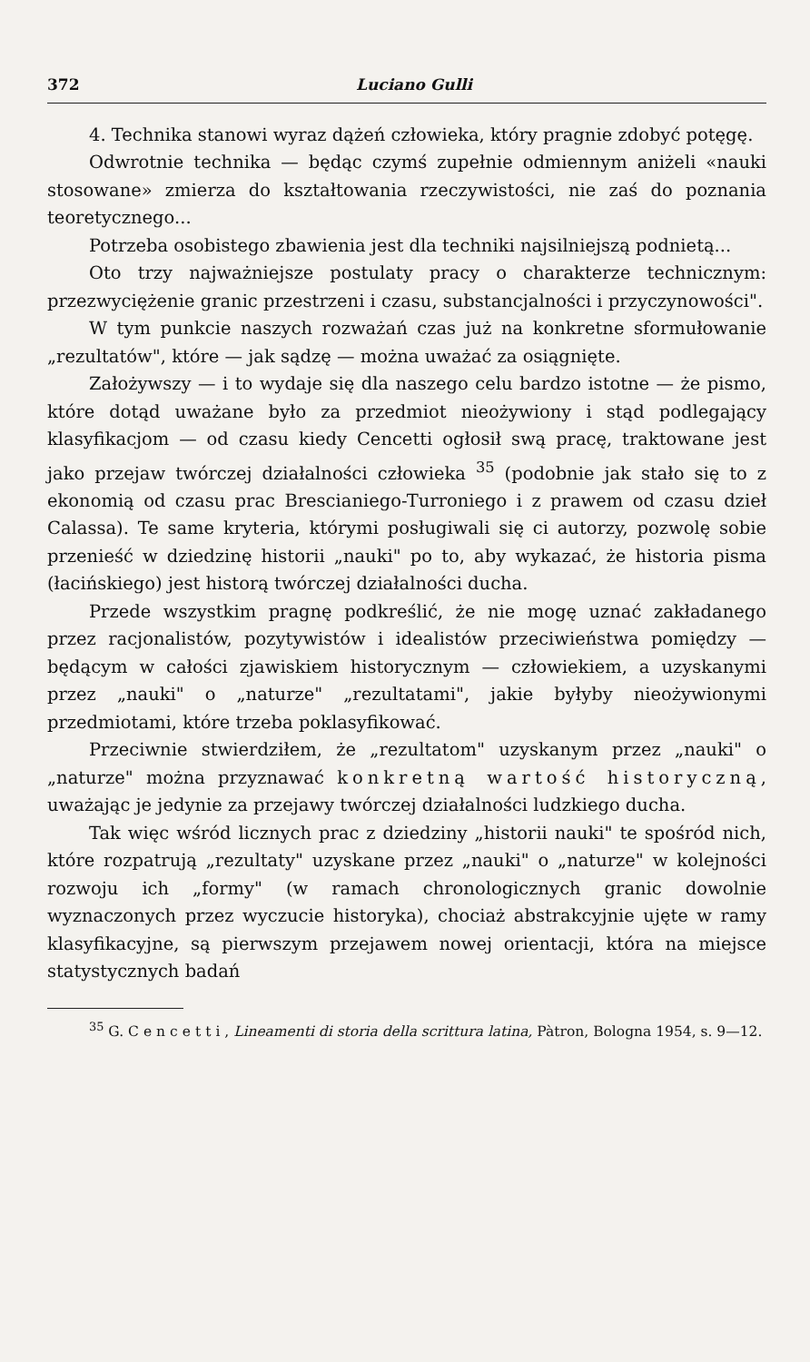372 Luciano Gulli
4. Technika stanowi wyraz dążeń człowieka, który pragnie zdobyć potęgę.
Odwrotnie technika — będąc czymś zupełnie odmiennym aniżeli «nauki stosowane» zmierza do kształtowania rzeczywistości, nie zaś do poznania teoretycznego...
Potrzeba osobistego zbawienia jest dla techniki najsilniejszą podnietą...
Oto trzy najważniejsze postulaty pracy o charakterze technicznym: przezwyciężenie granic przestrzeni i czasu, substancjalności i przyczynowości".
W tym punkcie naszych rozważań czas już na konkretne sformułowanie „rezultatów", które — jak sądzę — można uważać za osiągnięte.
Założywszy — i to wydaje się dla naszego celu bardzo istotne — że pismo, które dotąd uważane było za przedmiot nieożywiony i stąd podlegający klasyfikacjom — od czasu kiedy Cencetti ogłosił swą pracę, traktowane jest jako przejaw twórczej działalności człowieka <sup>35</sup> (podobnie jak stało się to z ekonomią od czasu prac Brescianiego-Turroniego i z prawem od czasu dzieł Calassa). Te same kryteria, którymi posługiwali się ci autorzy, pozwolę sobie przenieść w dziedzinę historii „nauki" po to, aby wykazać, że historia pisma (łacińskiego) jest historą twórczej działalności ducha.
Przede wszystkim pragnę podkreślić, że nie mogę uznać zakładanego przez racjonalistów, pozytywistów i idealistów przeciwieństwa pomiędzy — będącym w całości zjawiskiem historycznym — człowiekiem, a uzyskanymi przez „nauki" o „naturze" „rezultatami", jakie byłyby nieożywionymi przedmiotami, które trzeba poklasyfikować.
Przeciwnie stwierdziłem, że „rezultatom" uzyskanym przez „nauki" o „naturze" można przyznawać konkretną wartość historyczną, uważając je jedynie za przejawy twórczej działalności ludzkiego ducha.
Tak więc wśród licznych prac z dziedziny „historii nauki" te spośród nich, które rozpatrują „rezultaty" uzyskane przez „nauki" o „naturze" w kolejności rozwoju ich „formy" (w ramach chronologicznych granic dowolnie wyznaczonych przez wyczucie historyka), chociaż abstrakcyjnie ujęte w ramy klasyfikacyjne, są pierwszym przejawem nowej orientacji, która na miejsce statystycznych badań
<sup>35</sup> G. Cencetti, Lineamenti di storia della scrittura latina, Pàtron, Bologna 1954, s. 9—12.